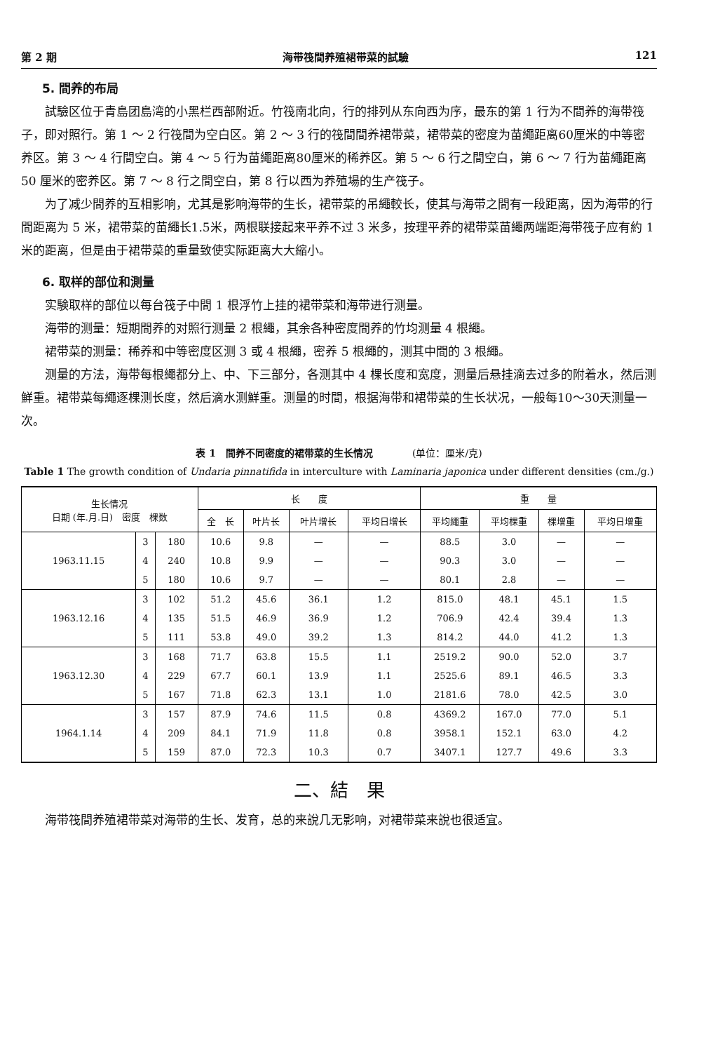第 2 期 海带筏間养殖裙带菜的試驗 121
5. 間养的布局
試驗区位于青島团島湾的小黑栏西部附近。竹筏南北向，行的排列从东向西为序，最东的第 1 行为不間养的海带筏子，即对照行。第 1 ～ 2 行筏間为空白区。第 2 ～ 3 行的筏間間养裙带菜，裙带菜的密度为苗繩距离60厘米的中等密养区。第 3 ～ 4 行間空白。第 4 ～ 5 行为苗繩距离80厘米的稀养区。第 5 ～ 6 行之間空白，第 6 ～ 7 行为苗繩距离 50 厘米的密养区。第 7 ～ 8 行之間空白，第 8 行以西为养殖場的生产筏子。
为了减少間养的互相影响，尤其是影响海带的生长，裙带菜的吊繩較长，使其与海带之間有一段距离，因为海带的行間距离为 5 米，裙带菜的苗繩长1.5米，两根联接起来平养不过 3 米多，按理平养的裙带菜苗繩两端距海带筏子应有約 1 米的距离，但是由于裙带菜的重量致使实际距离大大縮小。
6. 取样的部位和測量
实験取样的部位以每台筏子中間 1 根浮竹上挂的裙带菜和海带进行测量。
海带的测量：短期間养的对照行测量 2 根繩，其余各种密度間养的竹均测量 4 根繩。
裙带菜的测量：稀养和中等密度区测 3 或 4 根繩，密养 5 根繩的，测其中間的 3 根繩。
测量的方法，海带每根繩都分上、中、下三部分，各测其中 4 棵长度和宽度，测量后悬挂滴去过多的附着水，然后测鮮重。裙带菜每繩逐棵测长度，然后滴水测鮮重。测量的时間，根据海带和裙带菜的生长状况，一般每10～30天测量一次。
表 1　間养不同密度的裙带菜的生长情况　　　　(单位：厘米/克)
Table 1 The growth condition of Undaria pinnatifida in interculture with Laminaria japonica under different densities (cm./g.)
| 生长情况 日期 (年.月.日) 密度 棵数 | | | 长 度 | | | | 重 量 | | | |
| --- | --- | --- | --- | --- | --- | --- | --- | --- | --- | --- |
| | | | 全 长 | 叶片长 | 叶片增长 | 平均日增长 | 平均繩重 | 平均棵重 | 棵增重 | 平均日增重 |
| 1963.11.15 | 3 | 180 | 10.6 | 9.8 | — | — | 88.5 | 3.0 | — | — |
| | 4 | 240 | 10.8 | 9.9 | — | — | 90.3 | 3.0 | — | — |
| | 5 | 180 | 10.6 | 9.7 | — | — | 80.1 | 2.8 | — | — |
| 1963.12.16 | 3 | 102 | 51.2 | 45.6 | 36.1 | 1.2 | 815.0 | 48.1 | 45.1 | 1.5 |
| | 4 | 135 | 51.5 | 46.9 | 36.9 | 1.2 | 706.9 | 42.4 | 39.4 | 1.3 |
| | 5 | 111 | 53.8 | 49.0 | 39.2 | 1.3 | 814.2 | 44.0 | 41.2 | 1.3 |
| 1963.12.30 | 3 | 168 | 71.7 | 63.8 | 15.5 | 1.1 | 2519.2 | 90.0 | 52.0 | 3.7 |
| | 4 | 229 | 67.7 | 60.1 | 13.9 | 1.1 | 2525.6 | 89.1 | 46.5 | 3.3 |
| | 5 | 167 | 71.8 | 62.3 | 13.1 | 1.0 | 2181.6 | 78.0 | 42.5 | 3.0 |
| 1964.1.14 | 3 | 157 | 87.9 | 74.6 | 11.5 | 0.8 | 4369.2 | 167.0 | 77.0 | 5.1 |
| | 4 | 209 | 84.1 | 71.9 | 11.8 | 0.8 | 3958.1 | 152.1 | 63.0 | 4.2 |
| | 5 | 159 | 87.0 | 72.3 | 10.3 | 0.7 | 3407.1 | 127.7 | 49.6 | 3.3 |
二、結　果
海带筏間养殖裙带菜对海带的生长、发育，总的来說几无影响，对裙带菜来說也很适宜。